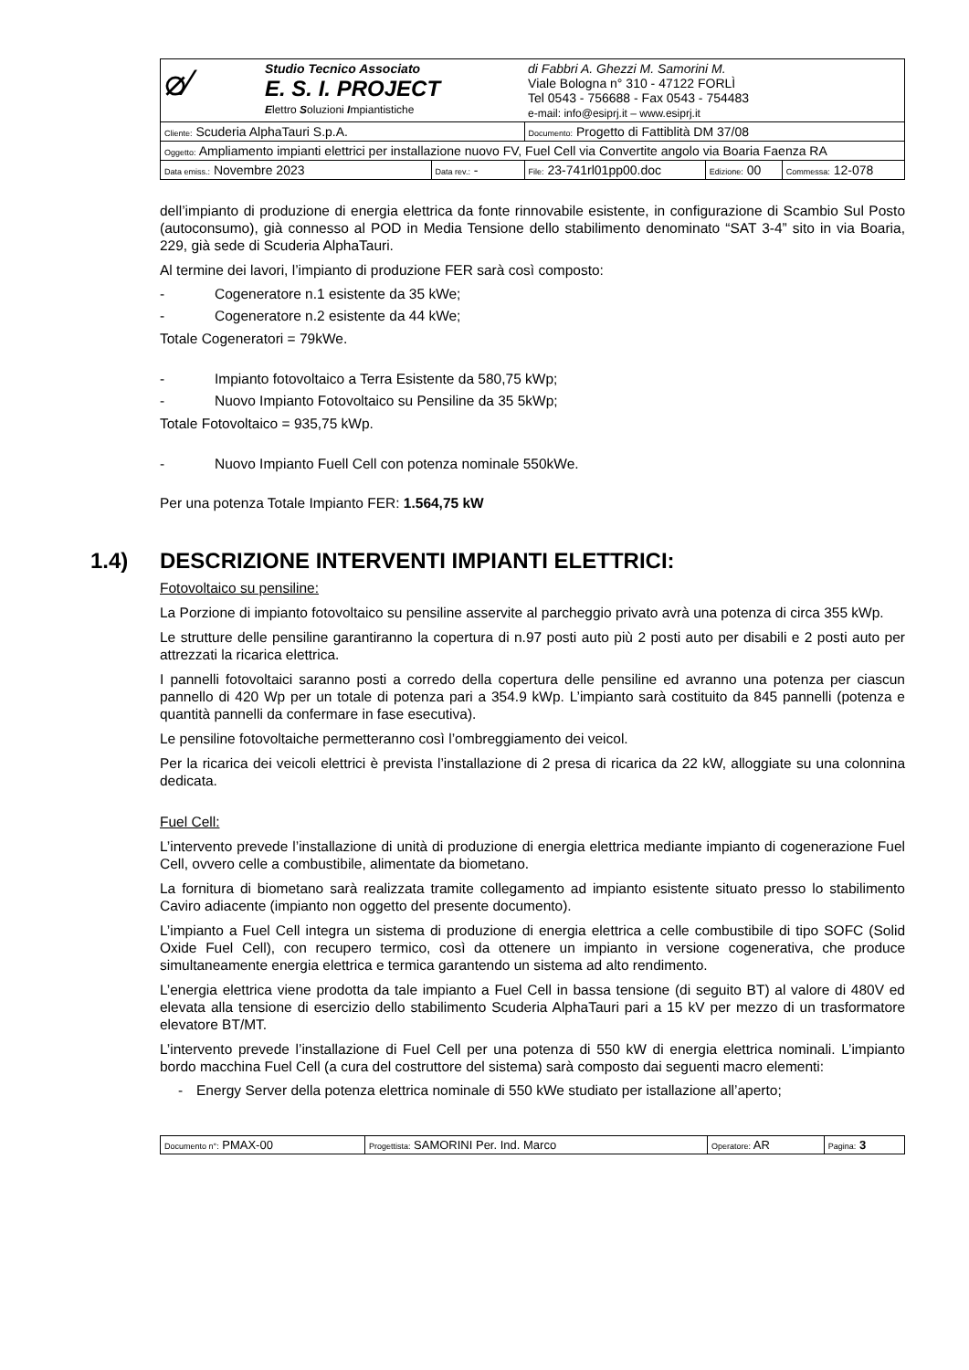| ⌀⁄ Studio Tecnico Associato E. S. I. PROJECT E lettro S oluzioni I mpiantistiche | | di Fabbri A. Ghezzi M. Samorini M. Viale Bologna n° 310 - 47122 FORLÌ Tel 0543 - 756688 - Fax 0543 - 754483 e-mail: info@esiprj.it – www.esiprj.it | | |
| Cliente: Scuderia AlphaTauri S.p.A. | | Documento: Progetto di Fattiblità DM 37/08 | | |
| Oggetto: Ampliamento impianti elettrici per installazione nuovo FV, Fuel Cell via Convertite angolo via Boaria Faenza RA | | | | |
| Data emiss.: Novembre 2023 | Data rev.: - | File: 23-741rl01pp00.doc | Edizione: 00 | Commessa: 12-078 |
dell’impianto di produzione di energia elettrica da fonte rinnovabile esistente, in configurazione di Scambio Sul Posto (autoconsumo), già connesso al POD in Media Tensione dello stabilimento denominato “SAT 3-4” sito in via Boaria, 229, già sede di Scuderia AlphaTauri.
Al termine dei lavori, l’impianto di produzione FER sarà così composto:
- Cogeneratore n.1 esistente da 35 kWe;
- Cogeneratore n.2 esistente da 44 kWe;
Totale Cogeneratori = 79kWe.
- Impianto fotovoltaico a Terra Esistente da 580,75 kWp;
- Nuovo Impianto Fotovoltaico su Pensiline da 35 5kWp;
Totale Fotovoltaico = 935,75 kWp.
- Nuovo Impianto Fuell Cell con potenza nominale 550kWe.
Per una potenza Totale Impianto FER: 1.564,75 kW
1.4) DESCRIZIONE INTERVENTI IMPIANTI ELETTRICI:
Fotovoltaico su pensiline:
La Porzione di impianto fotovoltaico su pensiline asservite al parcheggio privato avrà una potenza di circa 355 kWp.
Le strutture delle pensiline garantiranno la copertura di n.97 posti auto più 2 posti auto per disabili e 2 posti auto per attrezzati la ricarica elettrica.
I pannelli fotovoltaici saranno posti a corredo della copertura delle pensiline ed avranno una potenza per ciascun pannello di 420 Wp per un totale di potenza pari a 354.9 kWp. L’impianto sarà costituito da 845 pannelli (potenza e quantità pannelli da confermare in fase esecutiva).
Le pensiline fotovoltaiche permetteranno così l’ombreggiamento dei veicol.
Per la ricarica dei veicoli elettrici è prevista l’installazione di 2 presa di ricarica da 22 kW, alloggiate su una colonnina dedicata.
Fuel Cell:
L’intervento prevede l’installazione di unità di produzione di energia elettrica mediante impianto di cogenerazione Fuel Cell, ovvero celle a combustibile, alimentate da biometano.
La fornitura di biometano sarà realizzata tramite collegamento ad impianto esistente situato presso lo stabilimento Caviro adiacente (impianto non oggetto del presente documento).
L’impianto a Fuel Cell integra un sistema di produzione di energia elettrica a celle combustibile di tipo SOFC (Solid Oxide Fuel Cell), con recupero termico, così da ottenere un impianto in versione cogenerativa, che produce simultaneamente energia elettrica e termica garantendo un sistema ad alto rendimento.
L’energia elettrica viene prodotta da tale impianto a Fuel Cell in bassa tensione (di seguito BT) al valore di 480V ed elevata alla tensione di esercizio dello stabilimento Scuderia AlphaTauri pari a 15 kV per mezzo di un trasformatore elevatore BT/MT.
L’intervento prevede l’installazione di Fuel Cell per una potenza di 550 kW di energia elettrica nominali. L’impianto bordo macchina Fuel Cell (a cura del costruttore del sistema) sarà composto dai seguenti macro elementi:
- Energy Server della potenza elettrica nominale di 550 kWe studiato per istallazione all’aperto;
| Documento n°: PMAX-00 | Progettista: SAMORINI Per. Ind. Marco | Operatore: AR | Pagina: 3 |